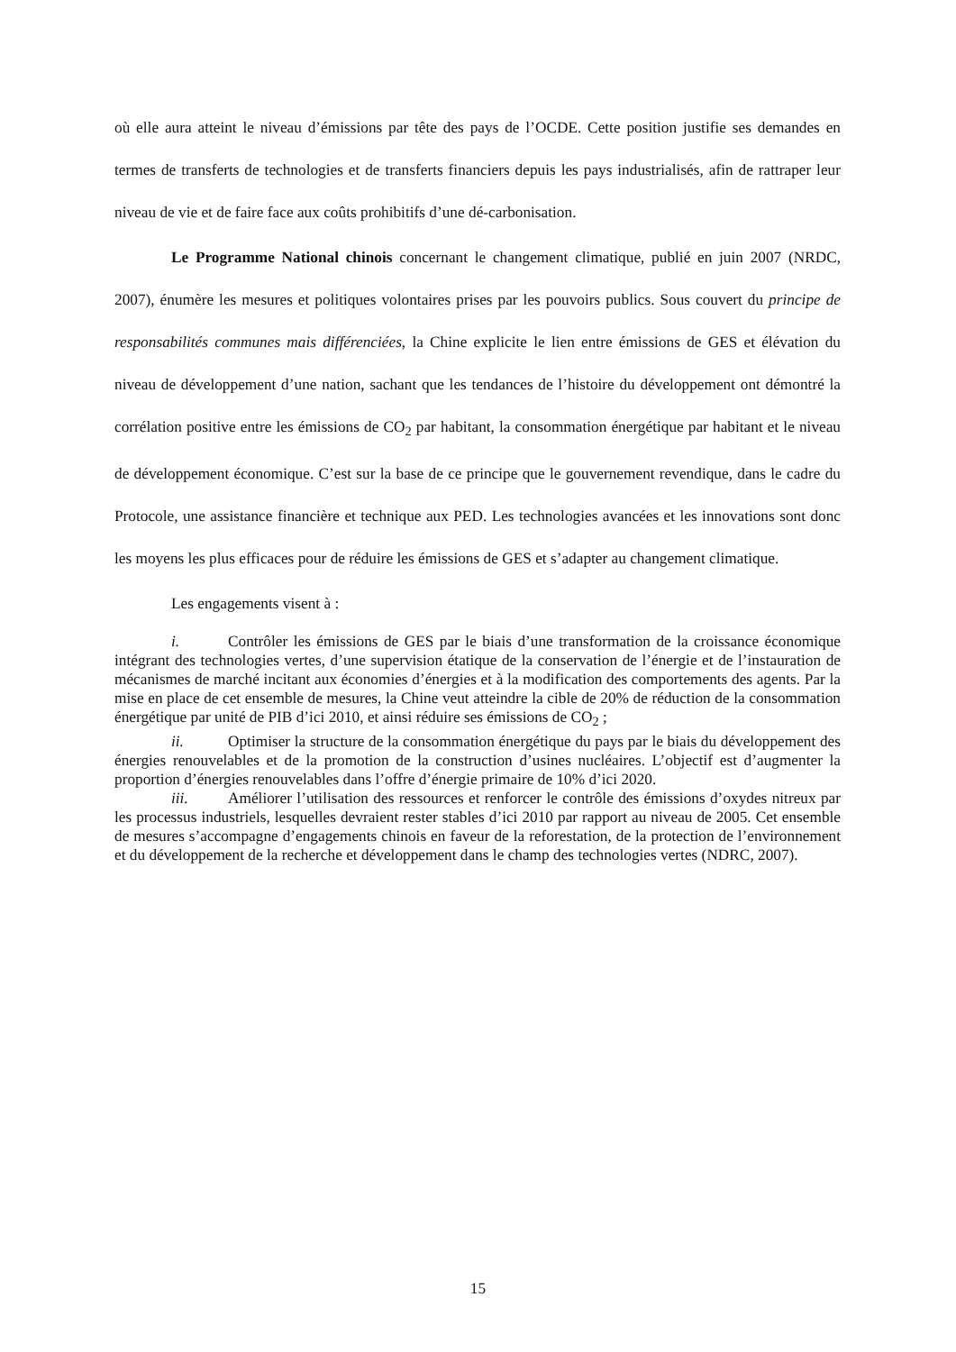où elle aura atteint le niveau d’émissions par tête des pays de l’OCDE. Cette position justifie ses demandes en termes de transferts de technologies et de transferts financiers depuis les pays industrialisés, afin de rattraper leur niveau de vie et de faire face aux coûts prohibitifs d’une dé-carbonisation.
Le Programme National chinois concernant le changement climatique, publié en juin 2007 (NRDC, 2007), énumère les mesures et politiques volontaires prises par les pouvoirs publics. Sous couvert du principe de responsabilités communes mais différenciées, la Chine explicite le lien entre émissions de GES et élévation du niveau de développement d’une nation, sachant que les tendances de l’histoire du développement ont démontré la corrélation positive entre les émissions de CO<sub>2</sub> par habitant, la consommation énergétique par habitant et le niveau de développement économique. C’est sur la base de ce principe que le gouvernement revendique, dans le cadre du Protocole, une assistance financière et technique aux PED. Les technologies avancées et les innovations sont donc les moyens les plus efficaces pour de réduire les émissions de GES et s’adapter au changement climatique.
Les engagements visent à :
i. Contrôler les émissions de GES par le biais d’une transformation de la croissance économique intégrant des technologies vertes, d’une supervision étatique de la conservation de l’énergie et de l’instauration de mécanismes de marché incitant aux économies d’énergies et à la modification des comportements des agents. Par la mise en place de cet ensemble de mesures, la Chine veut atteindre la cible de 20% de réduction de la consommation énergétique par unité de PIB d’ici 2010, et ainsi réduire ses émissions de CO<sub>2</sub> ;
ii. Optimiser la structure de la consommation énergétique du pays par le biais du développement des énergies renouvelables et de la promotion de la construction d’usines nucléaires. L’objectif est d’augmenter la proportion d’énergies renouvelables dans l’offre d’énergie primaire de 10% d’ici 2020.
iii. Améliorer l’utilisation des ressources et renforcer le contrôle des émissions d’oxydes nitreux par les processus industriels, lesquelles devraient rester stables d’ici 2010 par rapport au niveau de 2005. Cet ensemble de mesures s’accompagne d’engagements chinois en faveur de la reforestation, de la protection de l’environnement et du développement de la recherche et développement dans le champ des technologies vertes (NDRC, 2007).
15